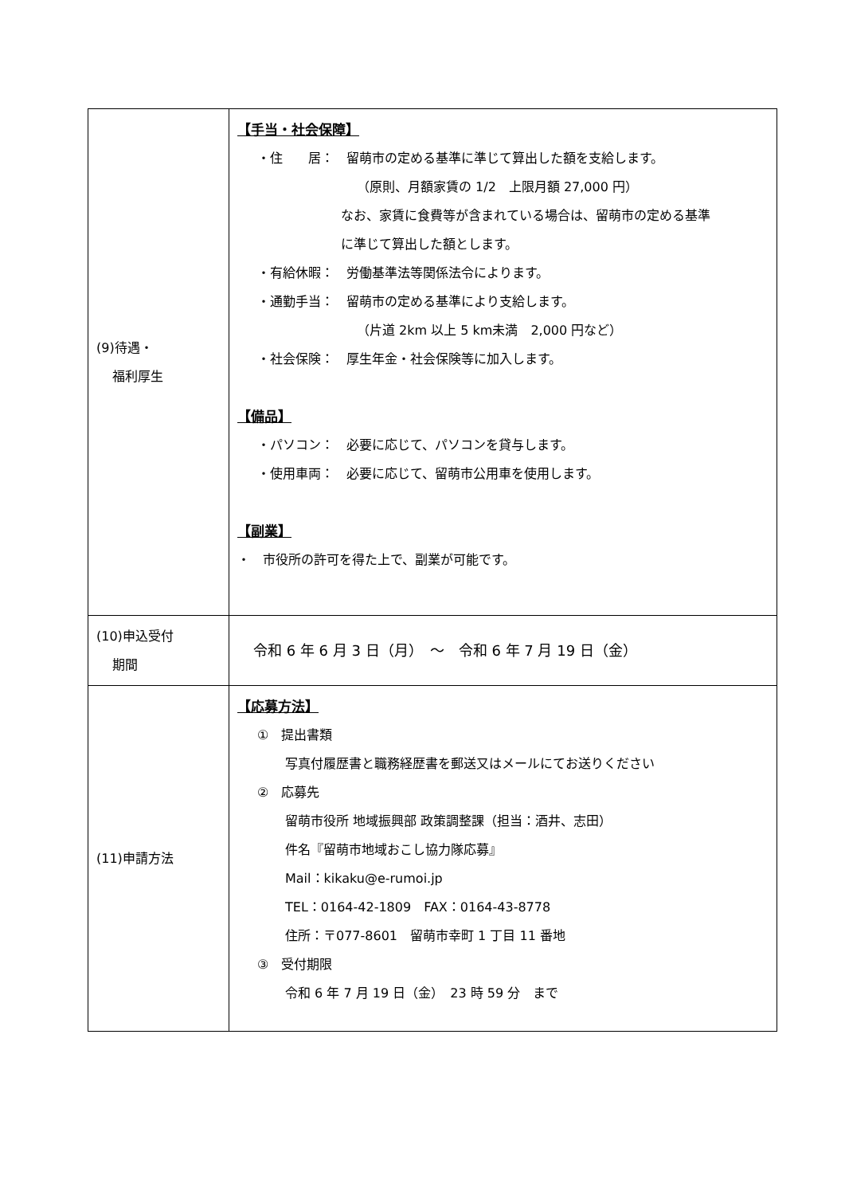| (9)待遇・ 福利厚生 | 【手当・社会保障】 ・住 居： 留萌市の定める基準に準じて算出した額を支給します。 （原則、月額家賃の 1/2 上限月額 27,000 円） なお、家賃に食費等が含まれている場合は、留萌市の定める基準 に準じて算出した額とします。 ・有給休暇： 労働基準法等関係法令によります。 ・通勤手当： 留萌市の定める基準により支給します。 （片道 2km 以上 5 km未満 2,000 円など） ・社会保険： 厚生年金・社会保険等に加入します。 【備品】 ・パソコン： 必要に応じて、パソコンを貸与します。 ・使用車両： 必要に応じて、留萌市公用車を使用します。 【副業】 ・ 市役所の許可を得た上で、副業が可能です。 |
| (10)申込受付 期間 | 令和 6 年 6 月 3 日（月） ～ 令和 6 年 7 月 19 日（金） |
| (11)申請方法 | 【応募方法】 ① 提出書類 写真付履歴書と職務経歴書を郵送又はメールにてお送りください ② 応募先 留萌市役所 地域振興部 政策調整課（担当：酒井、志田） 件名『留萌市地域おこし協力隊応募』 Mail：kikaku@e-rumoi.jp TEL：0164-42-1809 FAX：0164-43-8778 住所：〒077-8601 留萌市幸町 1 丁目 11 番地 ③ 受付期限 令和 6 年 7 月 19 日（金） 23 時 59 分 まで |